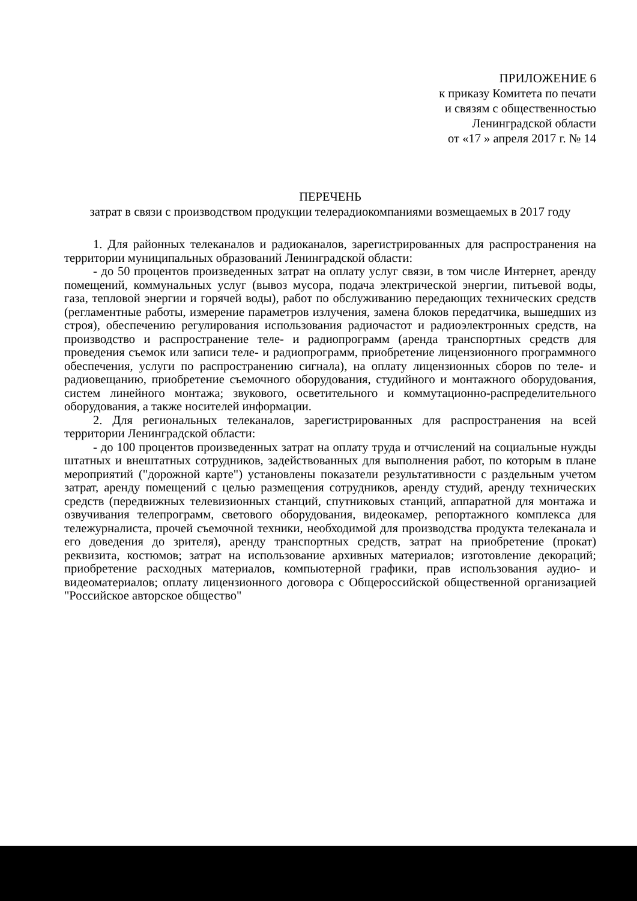ПРИЛОЖЕНИЕ 6
к приказу Комитета по печати
и связям с общественностью
Ленинградской области
от «17 » апреля 2017 г. № 14
ПЕРЕЧЕНЬ
затрат в связи с производством продукции телерадиокомпаниями возмещаемых в 2017 году
1. Для районных телеканалов и радиоканалов, зарегистрированных для распространения на территории муниципальных образований Ленинградской области:
- до 50 процентов произведенных затрат на оплату услуг связи, в том числе Интернет, аренду помещений, коммунальных услуг (вывоз мусора, подача электрической энергии, питьевой воды, газа, тепловой энергии и горячей воды), работ по обслуживанию передающих технических средств (регламентные работы, измерение параметров излучения, замена блоков передатчика, вышедших из строя), обеспечению регулирования использования радиочастот и радиоэлектронных средств, на производство и распространение теле- и радиопрограмм (аренда транспортных средств для проведения съемок или записи теле- и радиопрограмм, приобретение лицензионного программного обеспечения, услуги по распространению сигнала), на оплату лицензионных сборов по теле- и радиовещанию, приобретение съемочного оборудования, студийного и монтажного оборудования, систем линейного монтажа; звукового, осветительного и коммутационно-распределительного оборудования, а также носителей информации.
2. Для региональных телеканалов, зарегистрированных для распространения на всей территории Ленинградской области:
- до 100 процентов произведенных затрат на оплату труда и отчислений на социальные нужды штатных и внештатных сотрудников, задействованных для выполнения работ, по которым в плане мероприятий ("дорожной карте") установлены показатели результативности с раздельным учетом затрат, аренду помещений с целью размещения сотрудников, аренду студий, аренду технических средств (передвижных телевизионных станций, спутниковых станций, аппаратной для монтажа и озвучивания телепрограмм, светового оборудования, видеокамер, репортажного комплекса для тележурналиста, прочей съемочной техники, необходимой для производства продукта телеканала и его доведения до зрителя), аренду транспортных средств, затрат на приобретение (прокат) реквизита, костюмов; затрат на использование архивных материалов; изготовление декораций; приобретение расходных материалов, компьютерной графики, прав использования аудио- и видеоматериалов; оплату лицензионного договора с Общероссийской общественной организацией "Российское авторское общество"